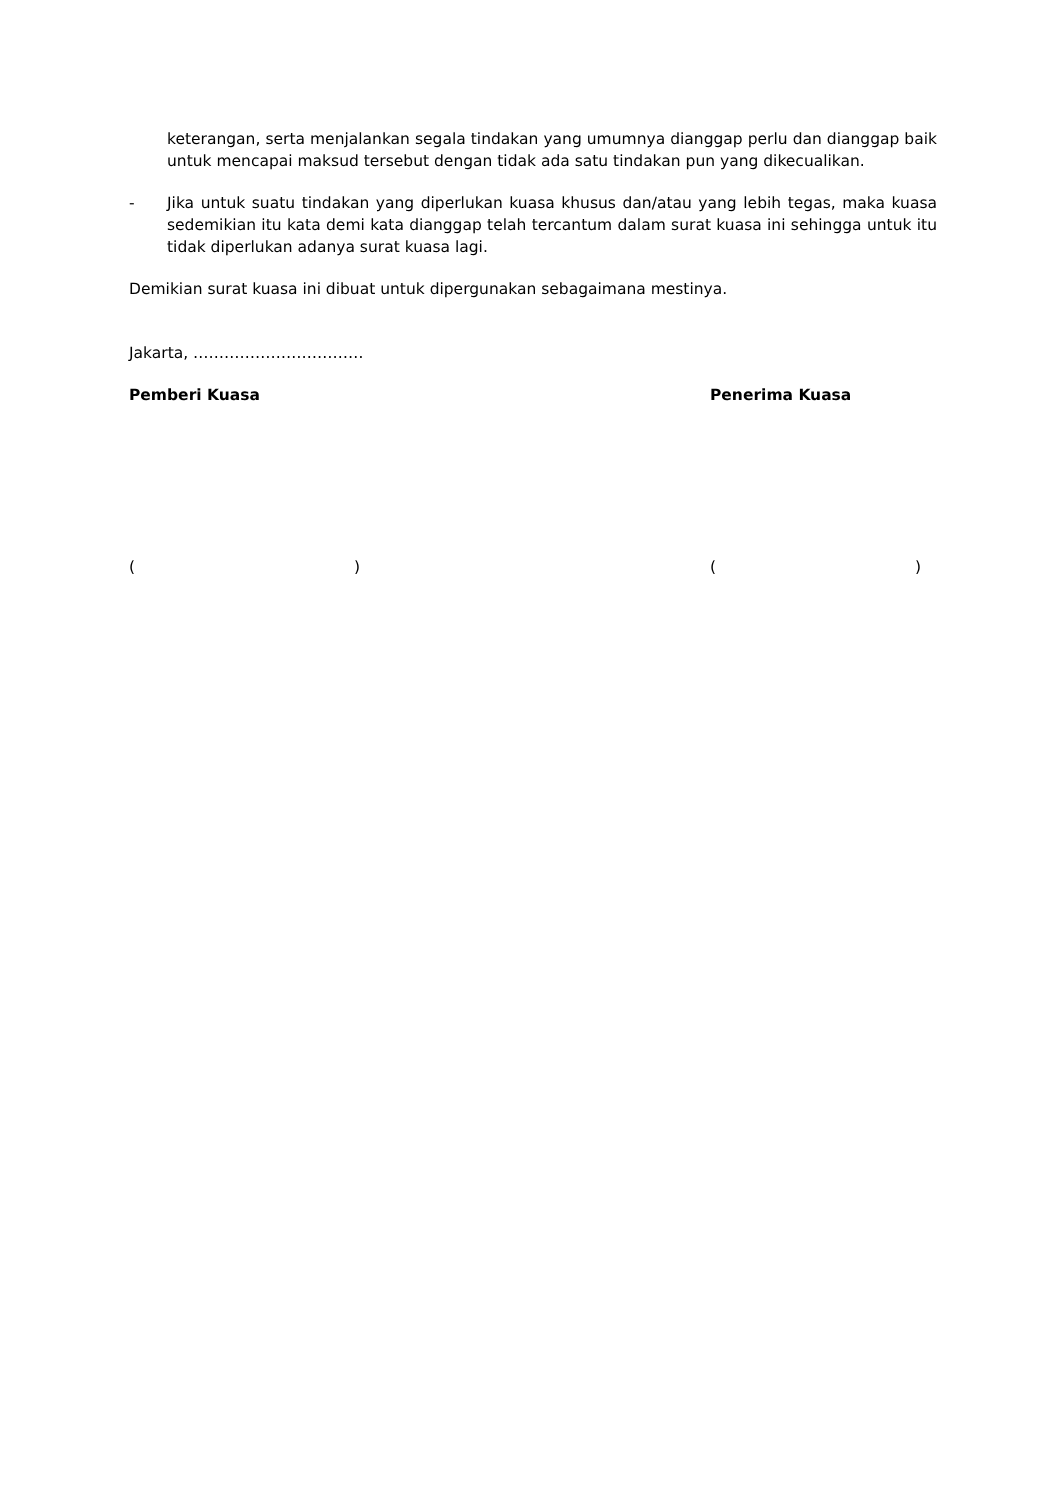keterangan, serta menjalankan segala tindakan yang umumnya dianggap perlu dan dianggap baik untuk mencapai maksud tersebut dengan tidak ada satu tindakan pun yang dikecualikan.
- Jika untuk suatu tindakan yang diperlukan kuasa khusus dan/atau yang lebih tegas, maka kuasa sedemikian itu kata demi kata dianggap telah tercantum dalam surat kuasa ini sehingga untuk itu tidak diperlukan adanya surat kuasa lagi.
Demikian surat kuasa ini dibuat untuk dipergunakan sebagaimana mestinya.
Jakarta, ……………………………
Pemberi Kuasa Penerima Kuasa
( ) ( )